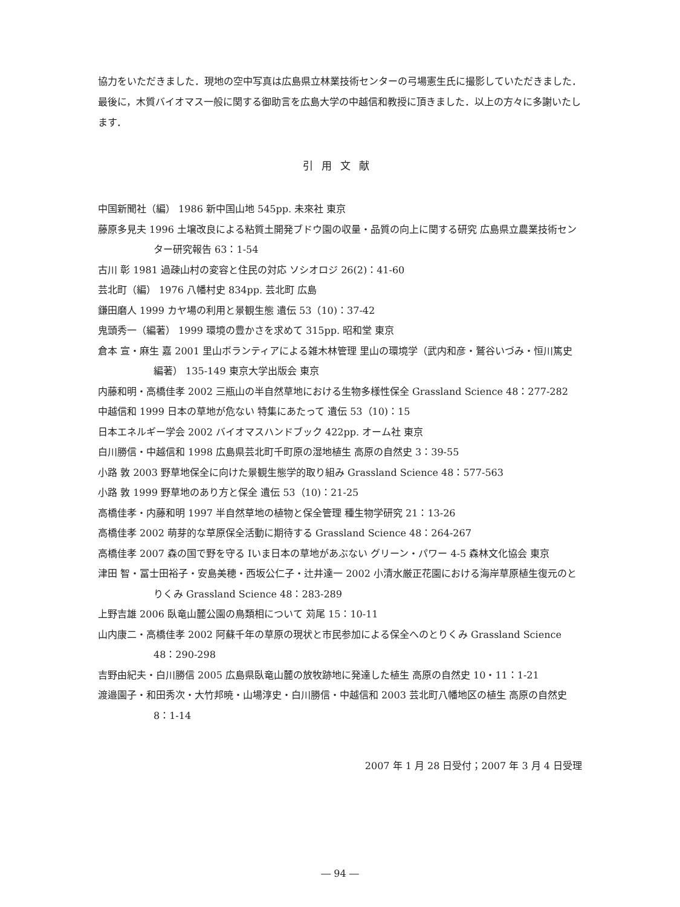協力をいただきました．現地の空中写真は広島県立林業技術センターの弓場憲生氏に撮影していただきました．最後に，木質バイオマス一般に関する御助言を広島大学の中越信和教授に頂きました．以上の方々に多謝いたします．
引用文献
中国新聞社（編） 1986 新中国山地 545pp. 未來社 東京
藤原多見夫 1996 土壌改良による粘質土開発ブドウ園の収量・品質の向上に関する研究 広島県立農業技術センター研究報告 63：1-54
古川 彰 1981 過疎山村の変容と住民の対応 ソシオロジ 26(2)：41-60
芸北町（編） 1976 八幡村史 834pp. 芸北町 広島
鎌田磨人 1999 カヤ場の利用と景観生態 遺伝 53（10)：37-42
鬼頭秀一（編著） 1999 環境の豊かさを求めて 315pp. 昭和堂 東京
倉本 宣・麻生 嘉 2001 里山ボランティアによる雑木林管理 里山の環境学（武内和彦・鷲谷いづみ・恒川篤史編著） 135-149 東京大学出版会 東京
内藤和明・高橋佳孝 2002 三瓶山の半自然草地における生物多様性保全 Grassland Science 48：277-282
中越信和 1999 日本の草地が危ない 特集にあたって 遺伝 53（10)：15
日本エネルギー学会 2002 バイオマスハンドブック 422pp. オーム社 東京
白川勝信・中越信和 1998 広島県芸北町千町原の湿地植生 高原の自然史 3：39-55
小路 敦 2003 野草地保全に向けた景観生態学的取り組み Grassland Science 48：577-563
小路 敦 1999 野草地のあり方と保全 遺伝 53（10)：21-25
高橋佳孝・内藤和明 1997 半自然草地の植物と保全管理 種生物学研究 21：13-26
高橋佳孝 2002 萌芽的な草原保全活動に期待する Grassland Science 48：264-267
高橋佳孝 2007 森の国で野を守る Ⅰいま日本の草地があぶない グリーン・パワー 4-5 森林文化協会 東京
津田 智・冨士田裕子・安島美穂・西坂公仁子・辻井達一 2002 小清水厳正花園における海岸草原植生復元のとりくみ Grassland Science 48：283-289
上野吉雄 2006 臥竜山麓公園の鳥類相について 苅尾 15：10-11
山内康二・高橋佳孝 2002 阿蘇千年の草原の現状と市民参加による保全へのとりくみ Grassland Science 48：290-298
吉野由紀夫・白川勝信 2005 広島県臥竜山麓の放牧跡地に発達した植生 高原の自然史 10・11：1-21
渡邉園子・和田秀次・大竹邦暁・山場淳史・白川勝信・中越信和 2003 芸北町八幡地区の植生 高原の自然史 8：1-14
2007 年 1 月 28 日受付；2007 年 3 月 4 日受理
― 94 ―